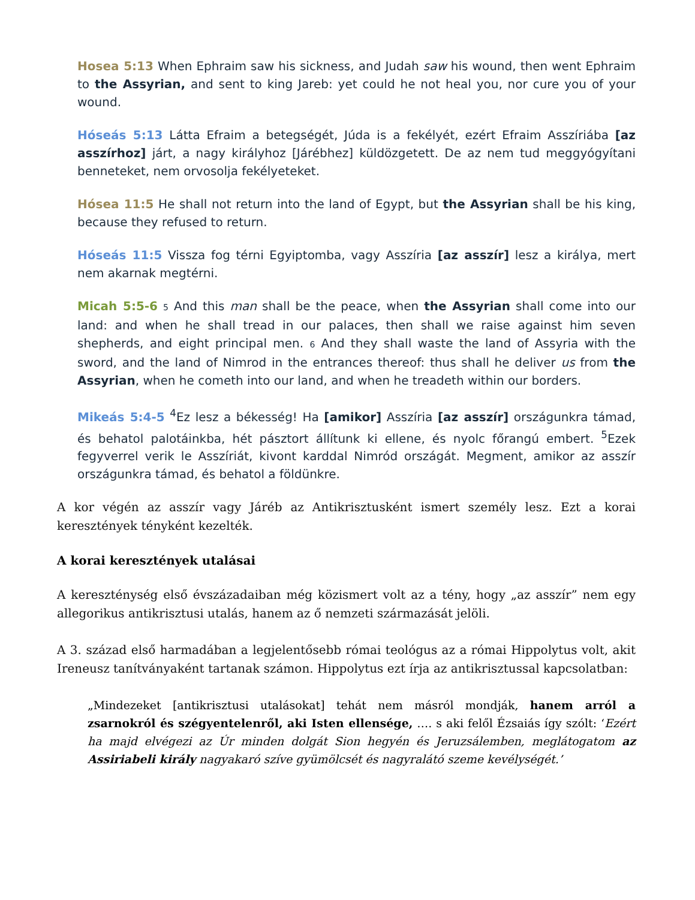Hosea 5:13 When Ephraim saw his sickness, and Judah saw his wound, then went Ephraim to the Assyrian, and sent to king Jareb: yet could he not heal you, nor cure you of your wound.
Hóseás 5:13 Látta Efraim a betegségét, Júda is a fekélyét, ezért Efraim Asszíriába [az asszírhoz] járt, a nagy királyhoz [Járébhez] küldözgetett. De az nem tud meggyógyítani benneteket, nem orvosolja fekélyeteket.
Hósea 11:5 He shall not return into the land of Egypt, but the Assyrian shall be his king, because they refused to return.
Hóseás 11:5 Vissza fog térni Egyiptomba, vagy Asszíria [az asszír] lesz a királya, mert nem akarnak megtérni.
Micah 5:5-6 5 And this man shall be the peace, when the Assyrian shall come into our land: and when he shall tread in our palaces, then shall we raise against him seven shepherds, and eight principal men. 6 And they shall waste the land of Assyria with the sword, and the land of Nimrod in the entrances thereof: thus shall he deliver us from the Assyrian, when he cometh into our land, and when he treadeth within our borders.
Mikeás 5:4-5 <sup>4</sup>Ez lesz a békesség! Ha [amikor] Asszíria [az asszír] országunkra támad, és behatol palotáinkba, hét pásztort állítunk ki ellene, és nyolc főrangú embert. <sup>5</sup>Ezek fegyverrel verik le Asszíriát, kivont karddal Nimród országát. Megment, amikor az asszír országunkra támad, és behatol a földünkre.
A kor végén az asszír vagy Járéb az Antikrisztusként ismert személy lesz. Ezt a korai keresztények tényként kezelték.
A korai keresztények utalásai
A kereszténység első évszázadaiban még közismert volt az a tény, hogy „az asszír” nem egy allegorikus antikrisztusi utalás, hanem az ő nemzeti származását jelöli.
A 3. század első harmadában a legjelentősebb római teológus az a római Hippolytus volt, akit Ireneusz tanítványaként tartanak számon. Hippolytus ezt írja az antikrisztussal kapcsolatban:
„Mindezeket [antikrisztusi utalásokat] tehát nem másról mondják, hanem arról a zsarnokról és szégyentelenről, aki Isten ellensége, …. s aki felől Ézsaiás így szólt: ‘Ezért ha majd elvégezi az Úr minden dolgát Sion hegyén és Jeruzsálemben, meglátogatom az Assiriabeli király nagyakaró szíve gyümölcsét és nagyralátó szeme kevélységét.’